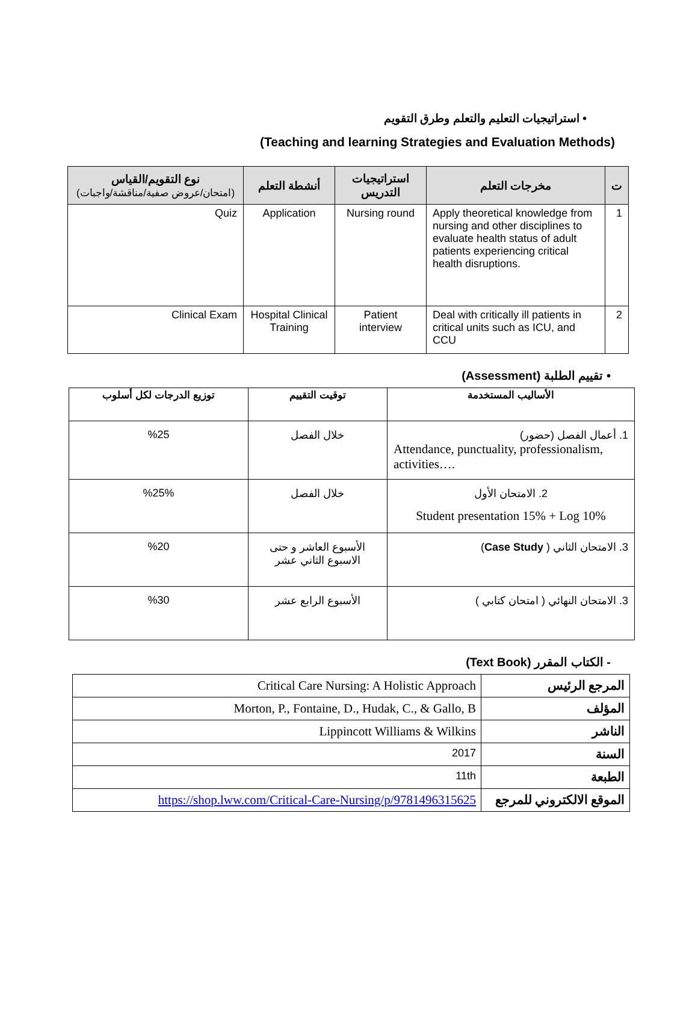• استراتيجيات التعليم والتعلم وطرق التقويم
(Teaching and learning Strategies and Evaluation Methods)
| ت | مخرجات التعلم | استراتيجيات التدريس | أنشطة التعلم | نوع التقويم/القياس (امتحان/عروض صفية/مناقشة/واجبات) |
| --- | --- | --- | --- | --- |
| 1 | Apply theoretical knowledge from nursing and other disciplines to evaluate health status of adult patients experiencing critical health disruptions. | Nursing round | Application | Quiz |
| 2 | Deal with critically ill patients in critical units such as ICU, and CCU | Patient interview | Hospital Clinical Training | Clinical Exam |
• تقييم الطلبة (Assessment)
| الأساليب المستخدمة | توقيت التقييم | توزيع الدرجات لكل أسلوب |
| --- | --- | --- |
| 1. أعمال الفصل (حضور) Attendance, punctuality, professionalism, activities…. | خلال الفصل | %25 |
| 2. الامتحان الأول Student presentation 15% + Log 10% | خلال الفصل | %25% |
| 3. الامتحان الثاني ( Case Study ) | الأسبوع العاشر و حتى الاسبوع الثاني عشر | %20 |
| 3. الامتحان النهائي ( امتحان كتابي ) | الأسبوع الرابع عشر | %30 |
- الكتاب المقرر (Text Book)
| المرجع الرئيس | Critical Care Nursing: A Holistic Approach |
| المؤلف | Morton, P., Fontaine, D., Hudak, C., & Gallo, B |
| الناشر | Lippincott Williams & Wilkins |
| السنة | 2017 |
| الطبعة | 11th |
| الموقع الالكتروني للمرجع | https://shop.lww.com/Critical-Care-Nursing/p/9781496315625 |